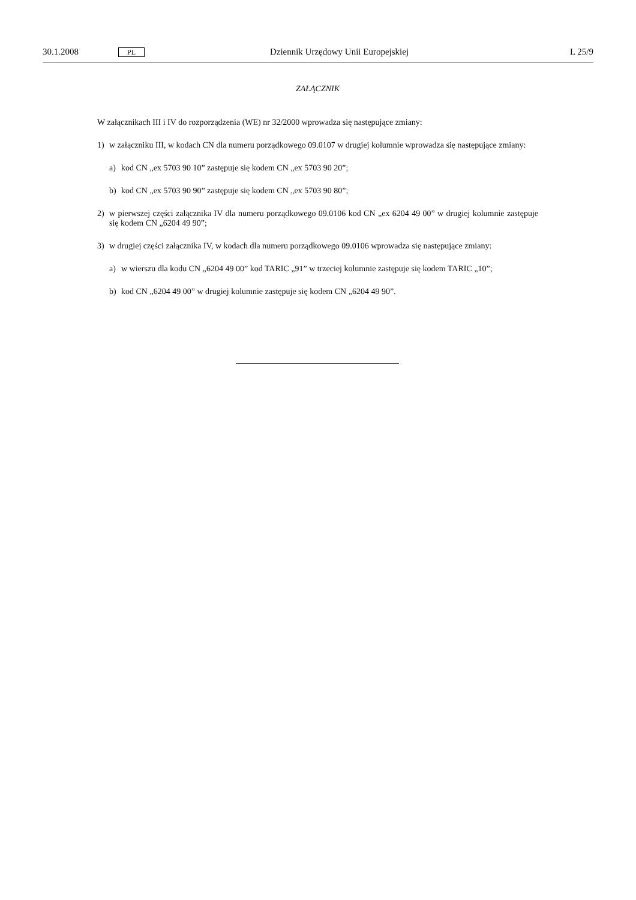30.1.2008 PL Dziennik Urzędowy Unii Europejskiej L 25/9
ZAŁĄCZNIK
W załącznikach III i IV do rozporządzenia (WE) nr 32/2000 wprowadza się następujące zmiany:
1) w załączniku III, w kodach CN dla numeru porządkowego 09.0107 w drugiej kolumnie wprowadza się następujące zmiany:
a) kod CN „ex 5703 90 10” zastępuje się kodem CN „ex 5703 90 20”;
b) kod CN „ex 5703 90 90” zastępuje się kodem CN „ex 5703 90 80”;
2) w pierwszej części załącznika IV dla numeru porządkowego 09.0106 kod CN „ex 6204 49 00” w drugiej kolumnie zastępuje się kodem CN „6204 49 90”;
3) w drugiej części załącznika IV, w kodach dla numeru porządkowego 09.0106 wprowadza się następujące zmiany:
a) w wierszu dla kodu CN „6204 49 00” kod TARIC „91” w trzeciej kolumnie zastępuje się kodem TARIC „10”;
b) kod CN „6204 49 00” w drugiej kolumnie zastępuje się kodem CN „6204 49 90”.